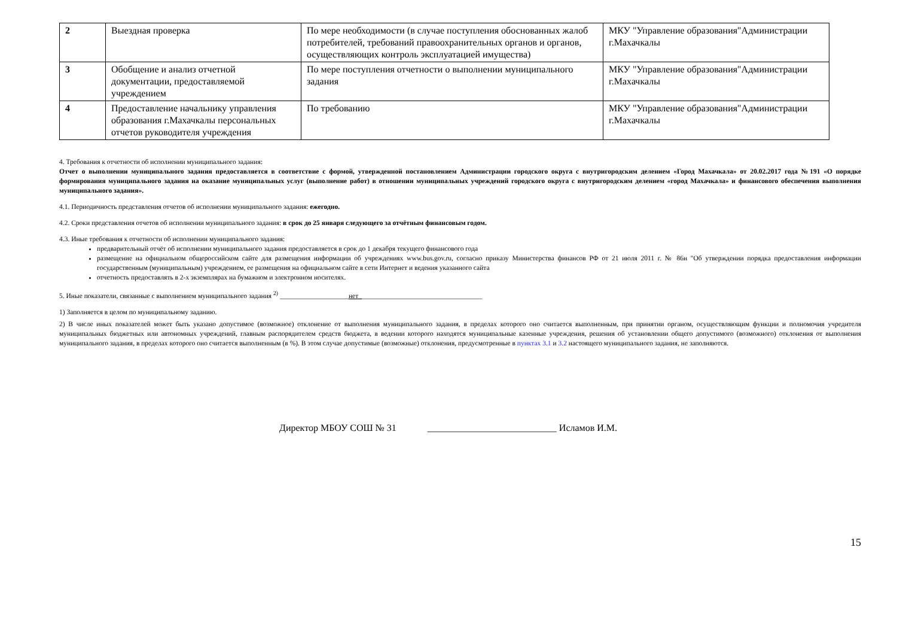| 2 | Выездная проверка | По мере необходимости (в случае поступления обоснованных жалоб потребителей, требований правоохранительных органов и органов, осуществляющих контроль эксплуатацией имущества) | МКУ "Управление образования"Администрации г.Махачкалы |
| 3 | Обобщение и анализ отчетной документации, предоставляемой учреждением | По мере поступления отчетности о выполнении муниципального задания | МКУ "Управление образования"Администрации г.Махачкалы |
| 4 | Предоставление начальнику управления образования г.Махачкалы персональных отчетов руководителя учреждения | По требованию | МКУ "Управление образования"Администрации г.Махачкалы |
4. Требования к отчетности об исполнении муниципального задания:
Отчет о выполнении муниципального задания предоставляется в соответствие с формой, утвержденной постановлением Администрации городского округа с внутригородским делением «Город Махачкала» от 20.02.2017 года №191 «О порядке формирования муниципального задания на оказание муниципальных услуг (выполнение работ) в отношении муниципальных учреждений городского округа с внутригородским делением «город Махачкала» и финансового обеспечения выполнения муниципального задания».
4.1. Периодичность представления отчетов об исполнении муниципального задания: ежегодно.
4.2. Сроки представления отчетов об исполнении муниципального задания: в срок до 25 января следующего за отчётным финансовым годом.
4.3. Иные требования к отчетности об исполнении муниципального задания:
предварительный отчёт об исполнении муниципального задания предоставляется в срок до 1 декабря текущего финансового года
размещение на официальном общероссийском сайте для размещения информации об учреждениях www.bus.gov.ru, согласно приказу Министерства финансов РФ от 21 июля 2011 г. № 86н "Об утверждении порядка предоставления информации государственным (муниципальным) учреждением, ее размещения на официальном сайте в сети Интернет и ведения указанного сайта
отчетность предоставлять в 2-х экземплярах на бумажном и электронном носителях.
5. Иные показатели, связанные с выполнением муниципального задания <sup>2)</sup> ____________________нет____________________________________
1) Заполняется в целом по муниципальному заданию.
2) В числе иных показателей может быть указано допустимое (возможное) отклонение от выполнения муниципального задания, в пределах которого оно считается выполненным, при принятии органом, осуществляющим функции и полномочия учредителя муниципальных бюджетных или автономных учреждений, главным распорядителем средств бюджета, в ведении которого находятся муниципальные казенные учреждения, решения об установлении общего допустимого (возможного) отклонения от выполнения муниципального задания, в пределах которого оно считается выполненным (в %). В этом случае допустимые (возможные) отклонения, предусмотренные в пунктах 3.1 и 3.2 настоящего муниципального задания, не заполняются.
Директор МБОУ СОШ № 31 ___________________________ Исламов И.М.
15